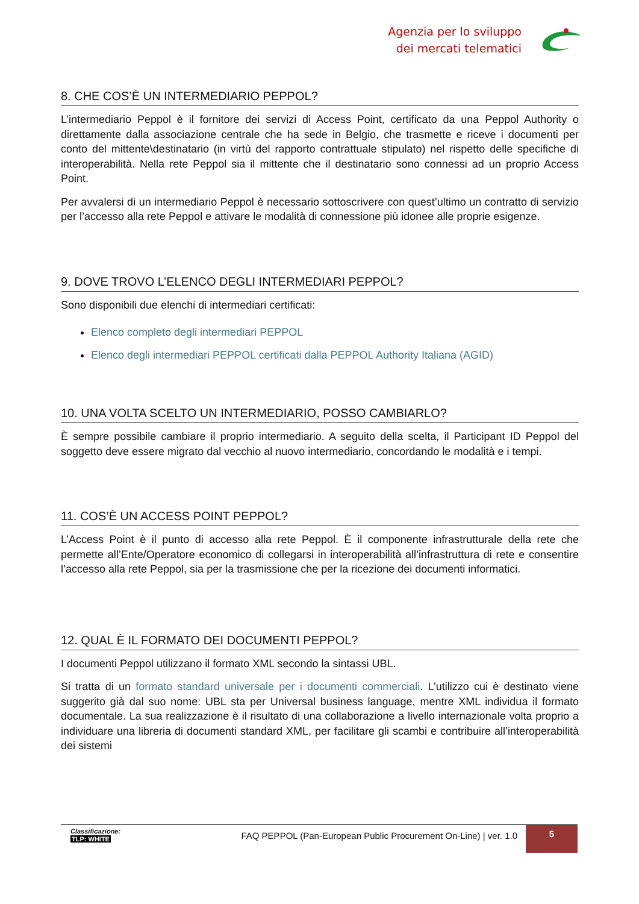Agenzia per lo sviluppo
dei mercati telematici
8. CHE COS’È UN INTERMEDIARIO PEPPOL?
L’intermediario Peppol è il fornitore dei servizi di Access Point, certificato da una Peppol Authority o direttamente dalla associazione centrale che ha sede in Belgio, che trasmette e riceve i documenti per conto del mittente\destinatario (in virtù del rapporto contrattuale stipulato) nel rispetto delle specifiche di interoperabilità. Nella rete Peppol sia il mittente che il destinatario sono connessi ad un proprio Access Point.
Per avvalersi di un intermediario Peppol è necessario sottoscrivere con quest’ultimo un contratto di servizio per l’accesso alla rete Peppol e attivare le modalità di connessione più idonee alle proprie esigenze.
9. DOVE TROVO L’ELENCO DEGLI INTERMEDIARI PEPPOL?
Sono disponibili due elenchi di intermediari certificati:
Elenco completo degli intermediari PEPPOL
Elenco degli intermediari PEPPOL certificati dalla PEPPOL Authority Italiana (AGID)
10. UNA VOLTA SCELTO UN INTERMEDIARIO, POSSO CAMBIARLO?
È sempre possibile cambiare il proprio intermediario. A seguito della scelta, il Participant ID Peppol del soggetto deve essere migrato dal vecchio al nuovo intermediario, concordando le modalità e i tempi.
11. COS’È UN ACCESS POINT PEPPOL?
L’Access Point è il punto di accesso alla rete Peppol. È il componente infrastrutturale della rete che permette all’Ente/Operatore economico di collegarsi in interoperabilità all’infrastruttura di rete e consentire l’accesso alla rete Peppol, sia per la trasmissione che per la ricezione dei documenti informatici.
12. QUAL È IL FORMATO DEI DOCUMENTI PEPPOL?
I documenti Peppol utilizzano il formato XML secondo la sintassi UBL.
Si tratta di un formato standard universale per i documenti commerciali. L’utilizzo cui è destinato viene suggerito già dal suo nome: UBL sta per Universal business language, mentre XML individua il formato documentale. La sua realizzazione è il risultato di una collaborazione a livello internazionale volta proprio a individuare una libreria di documenti standard XML, per facilitare gli scambi e contribuire all’interoperabilità dei sistemi
Classificazione:
TLP: WHITE
FAQ PEPPOL (Pan-European Public Procurement On-Line) | ver. 1.0
5